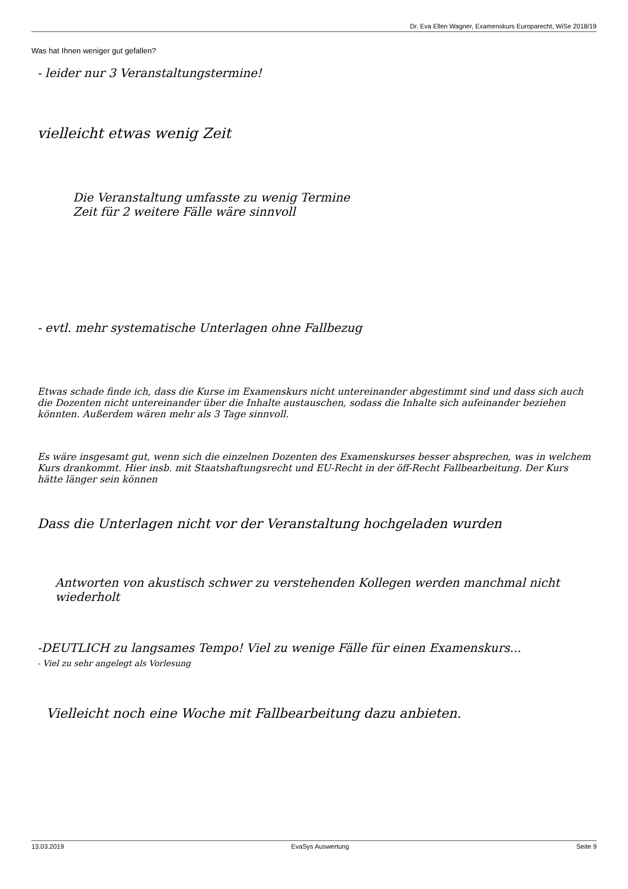Dr. Eva Ellen Wagner, Examenskurs Europarecht, WiSe 2018/19
Was hat Ihnen weniger gut gefallen?
- leider nur 3 Veranstaltungstermine!
vielleicht etwas wenig Zeit
Die Veranstaltung umfasste zu wenig Termine
Zeit für 2 weitere Fälle wäre sinnvoll
- evtl. mehr systematische Unterlagen ohne Fallbezug
Etwas schade finde ich, dass die Kurse im Examenskurs nicht untereinander abgestimmt sind und dass sich auch die Dozenten nicht untereinander über die Inhalte austauschen, sodass die Inhalte sich aufeinander beziehen könnten. Außerdem wären mehr als 3 Tage sinnvoll.
Es wäre insgesamt gut, wenn sich die einzelnen Dozenten des Examenskurses besser absprechen, was in welchem Kurs drankommt. Hier insb. mit Staatshaftungsrecht und EU-Recht in der öff-Recht Fallbearbeitung. Der Kurs hätte länger sein können
Dass die Unterlagen nicht vor der Veranstaltung hochgeladen wurden
Antworten von akustisch schwer zu verstehenden Kollegen werden manchmal nicht wiederholt
-DEUTLICH zu langsames Tempo! Viel zu wenige Fälle für einen Examenskurs...
- Viel zu sehr angelegt als Vorlesung
Vielleicht noch eine Woche mit Fallbearbeitung dazu anbieten.
13.03.2019 EvaSys Auswertung Seite 9